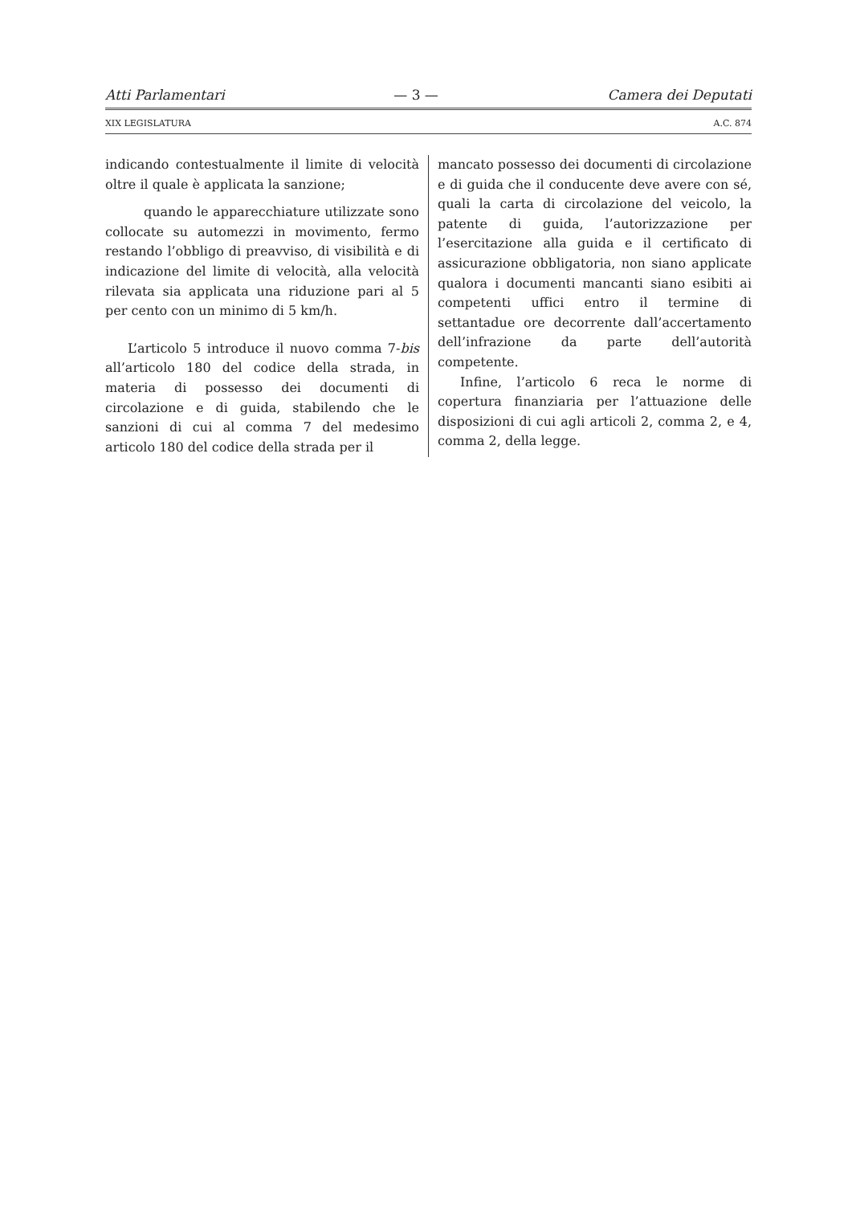Atti Parlamentari — 3 — Camera dei Deputati
XIX LEGISLATURA A.C. 874
indicando contestualmente il limite di velocità oltre il quale è applicata la sanzione;
quando le apparecchiature utilizzate sono collocate su automezzi in movimento, fermo restando l’obbligo di preavviso, di visibilità e di indicazione del limite di velocità, alla velocità rilevata sia applicata una riduzione pari al 5 per cento con un minimo di 5 km/h.
L’articolo 5 introduce il nuovo comma 7-bis all’articolo 180 del codice della strada, in materia di possesso dei documenti di circolazione e di guida, stabilendo che le sanzioni di cui al comma 7 del medesimo articolo 180 del codice della strada per il
mancato possesso dei documenti di circolazione e di guida che il conducente deve avere con sé, quali la carta di circolazione del veicolo, la patente di guida, l’autorizzazione per l’esercitazione alla guida e il certificato di assicurazione obbligatoria, non siano applicate qualora i documenti mancanti siano esibiti ai competenti uffici entro il termine di settantadue ore decorrente dall’accertamento dell’infrazione da parte dell’autorità competente.
Infine, l’articolo 6 reca le norme di copertura finanziaria per l’attuazione delle disposizioni di cui agli articoli 2, comma 2, e 4, comma 2, della legge.